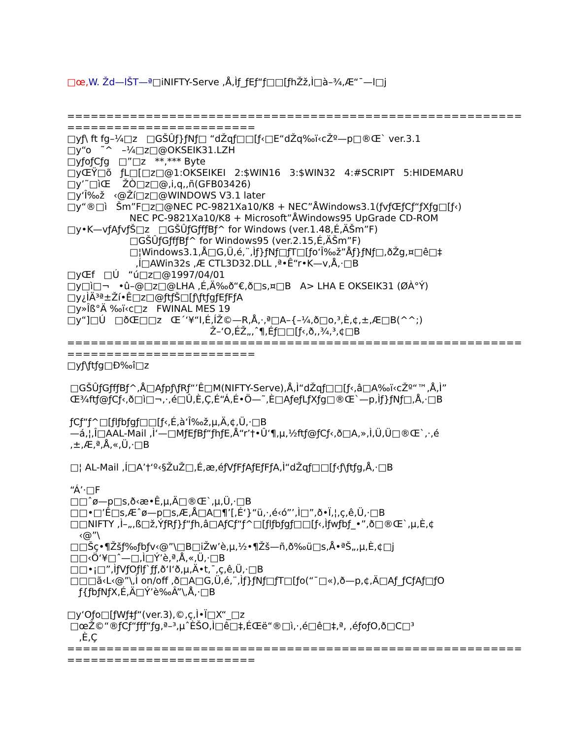□œ, W. Žd—lŠT—ª□iNIFTY-Serve ,Å,Ìƒ_ƒEƒ“ƒ□□[ƒhŽž,Ì□à–¾,Æ“¯—l□j


==========================================================
========================
□yƒ\ ft fg–¼□z   □GŠÛƒ}ƒNƒ□ “dŽqƒ□□[ƒ‹□E“dŽq‰ï‹cŽº—p□®Œ` ver.3.1
□y“o   ˜^   –¼□z□@OKSEIK31.LZH
□yƒoƒCƒg   □”□z   **,*** Byte
□yŒŸ□õ   ƒL□[□z□@1:OKSEIKEI   2:$WIN16   3:$WIN32   4:#SCRIPT   5:HIDEMARU
□y’˜□ìŒ    ŽÒ□z□@,i,q,,ñ(GFB03426)
□y‘Î‰ž   ‹@Ží□z□@WINDOWS V3.1 later
□y“®□ì   Šm”F□z□@NEC PC-9821Xa10/K8 + NEC”ÅWindows3.1(ƒvƒŒƒCƒ“ƒXƒg□[ƒ‹)
                     NEC PC-9821Xa10/K8 + Microsoft”ÅWindows95 UpGrade CD-ROM
□y•K—vƒAƒvƒŠ□z   □GŠÛƒGƒfƒBƒ^ for Windows (ver.1.48,É,ÄŠm”F)
                     □GŠÛƒGƒfƒBƒ^ for Windows95 (ver.2.15,É,ÄŠm”F)
                     □¦Windows3.1,Å□G,Ü,é,¨,Ìƒ}ƒNƒ□ƒT□[ƒo‘Î‰ž”Åƒ}ƒNƒ□,ðŽg,¤□ê□‡
                       ,Í□AWin32s ,Æ CTL3D32.DLL ,ª•Ê“r•K—v,Å,·□B
□yŒf   □Ú   “ú□z□@1997/04/01
□y□ì□¬   •û–@□z□@LHA ,É,Ä‰ð“€,ð□s,¤□B   A> LHA E OKSEIK31 (ØÀ°Ý)
□y¿ÌÄ³ª±Ží•Ê□z□@ƒtƒŠ□[ƒ\ƒtƒgƒEƒFƒA
□y»Îß°Ä ‰ï‹c□z   FWINAL MES 19
□y“]□Ú   □ðŒ□□z   Œ´‘¥“I,É,ÍŽ©—R,Å,·,ª□A–{–¼,ð□o,³,È,¢,±,Æ□B(^^;)
                                                Ž–‘O,ÉŽ„,ˆ¶,Éƒ□□[ƒ‹,ð,,¾,³,¢□B
==========================================================
========================
□yƒ\ƒtƒg□Ð‰î□z

 □GŠÛƒGƒfƒBƒ^,Å□Aƒpƒ\ƒRƒ“’Ê□M(NIFTY-Serve),Å,Ì“dŽqƒ□□[ƒ‹,â□A‰ï‹cŽº“™,Å,Ì”
 Œ¾ftƒ@ƒCƒ‹,ð□ì□¬,·,é□Û,È,Ç,É“Á,É•Ö—˜,È□AƒeƒLƒXƒg□®Œ`—p,Ìƒ}ƒNƒ□,Å,·□B

 ƒCƒ“ƒ^□[ƒlƒbƒgƒ□□[ƒ‹,É,à‘Î‰ž,µ,Ä,¢,Ü,·□B
 —á,¦,Î□AAL-Mail ,Ì‘—□MƒEƒBƒ“ƒhƒE,Å“r’†•Û‘¶,µ,½ftƒ@ƒCƒ‹,ð□A,»,Ì,Ü,Ü□®Œ`,·,é
 ,±,Æ,ª,Å,«,Ü,·□B

 □¦ AL-Mail ,Í□A’†‘º‹§ŽuŽ□,É,æ,éƒVƒFƒAƒEƒFƒA,Ì“dŽqƒ□□[ƒ‹ƒ\ƒtƒg,Å,·□B

 “Á’·□F
 □□ˆø—p□s,ð‹æ•Ê,µ,Ä□®Œ`,µ,Ü,·□B
 □□•□’Ê□s,Æˆø—p□s,Æ,Å□A□¶’[,É‘}“ü,·,é‹ó”’,Ì□”,ð•Ï,¦,ç,ê,Ü,·□B
 □□NIFTY ,Ì–„,ß□ž,ÝƒRƒ}ƒ“ƒh,â□AƒCƒ“ƒ^□[ƒlƒbƒgƒ□□[ƒ‹,Ìƒwƒbƒ_•”,ð□®Œ`,µ,È,¢
    ‹@”\
 □□Šç•¶Žšƒ‰ƒbƒv‹@”\□B□iŽw’è,µ,½•¶Žš—ñ,ð‰ü□s,Å•ªŠ„,µ,È,¢□j
 □□‹Ö‘¥□ˆ—□,Ì□Ý’è,ª,Å,«,Ü,·□B
 □□•¡□”,ÌƒVƒOƒlƒ`ƒƒ,ð‘I‘ð,µ,Ä•t,¯,ç,ê,Ü,·□B
 □□□ã‹L‹@”\,Ì on/off ,ð□A□G,Ü,é,¨,Ìƒ}ƒNƒ□ƒT□[ƒo(“¯□«),ð—p,¢,Ä□Aƒ_ƒCƒAƒ□ƒO
    ƒ{ƒbƒNƒX,É,Ä□Ý’è‰Â”\,Å,·□B

□y‘Oƒo□[ƒWƒ‡ƒ“(ver.3),©,ç,Ì•Ï□X“_□z
 □œŽ©“®ƒCƒ“ƒfƒ“ƒg,ª–³,µˆÈŠO,Ì□ê□‡,ÉŒë“®□ì,·,é□ê□‡,ª, ,éƒoƒO,ð□C□³
    ,È,Ç
==========================================================
========================